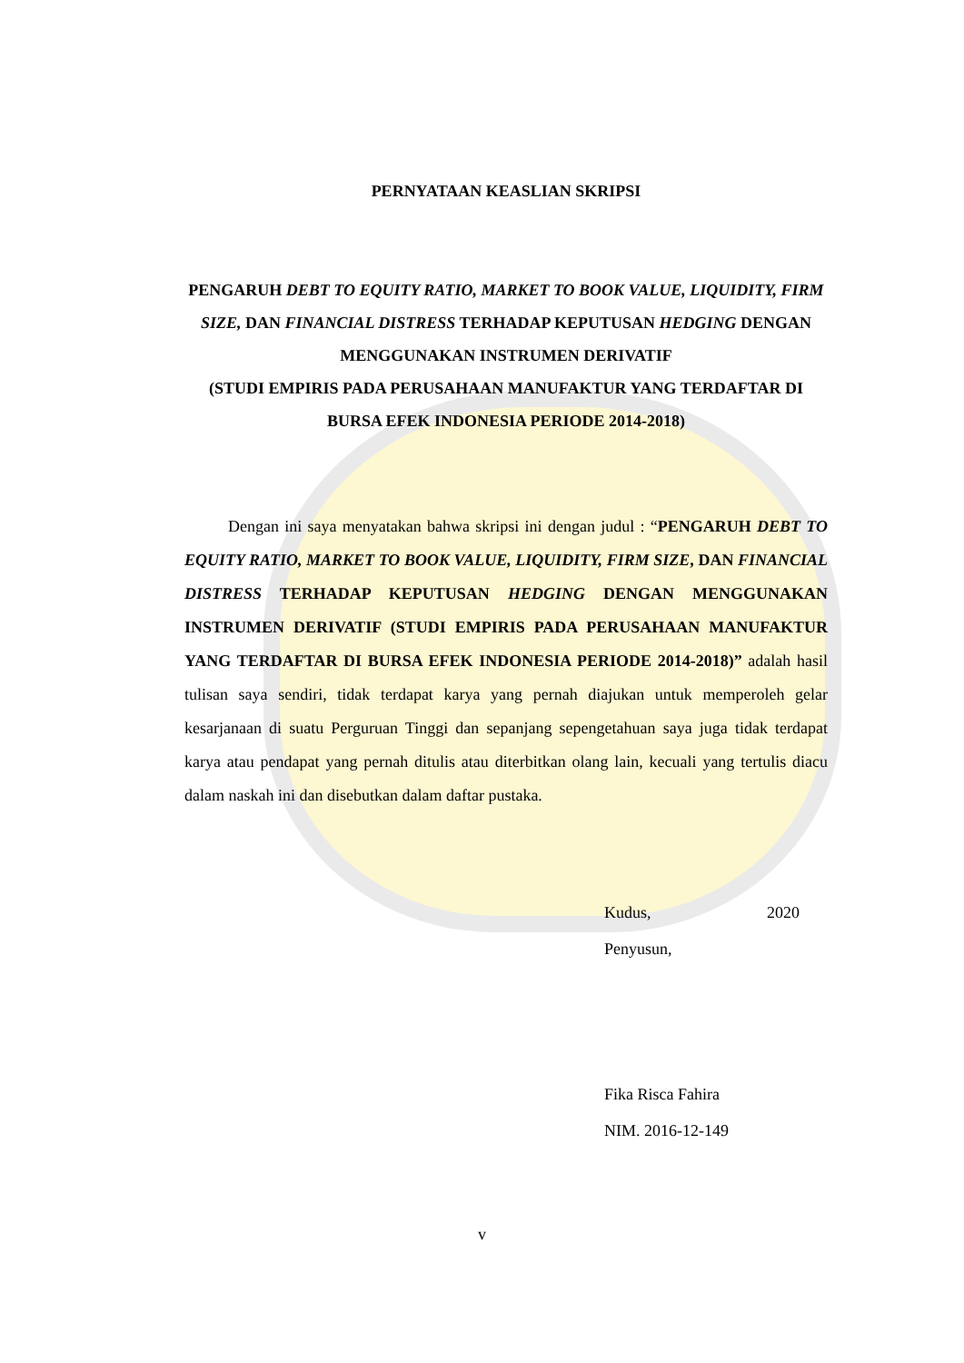PERNYATAAN KEASLIAN SKRIPSI
PENGARUH DEBT TO EQUITY RATIO, MARKET TO BOOK VALUE, LIQUIDITY, FIRM SIZE, DAN FINANCIAL DISTRESS TERHADAP KEPUTUSAN HEDGING DENGAN MENGGUNAKAN INSTRUMEN DERIVATIF
(STUDI EMPIRIS PADA PERUSAHAAN MANUFAKTUR YANG TERDAFTAR DI BURSA EFEK INDONESIA PERIODE 2014-2018)
Dengan ini saya menyatakan bahwa skripsi ini dengan judul : “PENGARUH DEBT TO EQUITY RATIO, MARKET TO BOOK VALUE, LIQUIDITY, FIRM SIZE, DAN FINANCIAL DISTRESS TERHADAP KEPUTUSAN HEDGING DENGAN MENGGUNAKAN INSTRUMEN DERIVATIF (STUDI EMPIRIS PADA PERUSAHAAN MANUFAKTUR YANG TERDAFTAR DI BURSA EFEK INDONESIA PERIODE 2014-2018)” adalah hasil tulisan saya sendiri, tidak terdapat karya yang pernah diajukan untuk memperoleh gelar kesarjanaan di suatu Perguruan Tinggi dan sepanjang sepengetahuan saya juga tidak terdapat karya atau pendapat yang pernah ditulis atau diterbitkan olang lain, kecuali yang tertulis diacu dalam naskah ini dan disebutkan dalam daftar pustaka.
Kudus, 2020
Penyusun,
Fika Risca Fahira
NIM. 2016-12-149
v